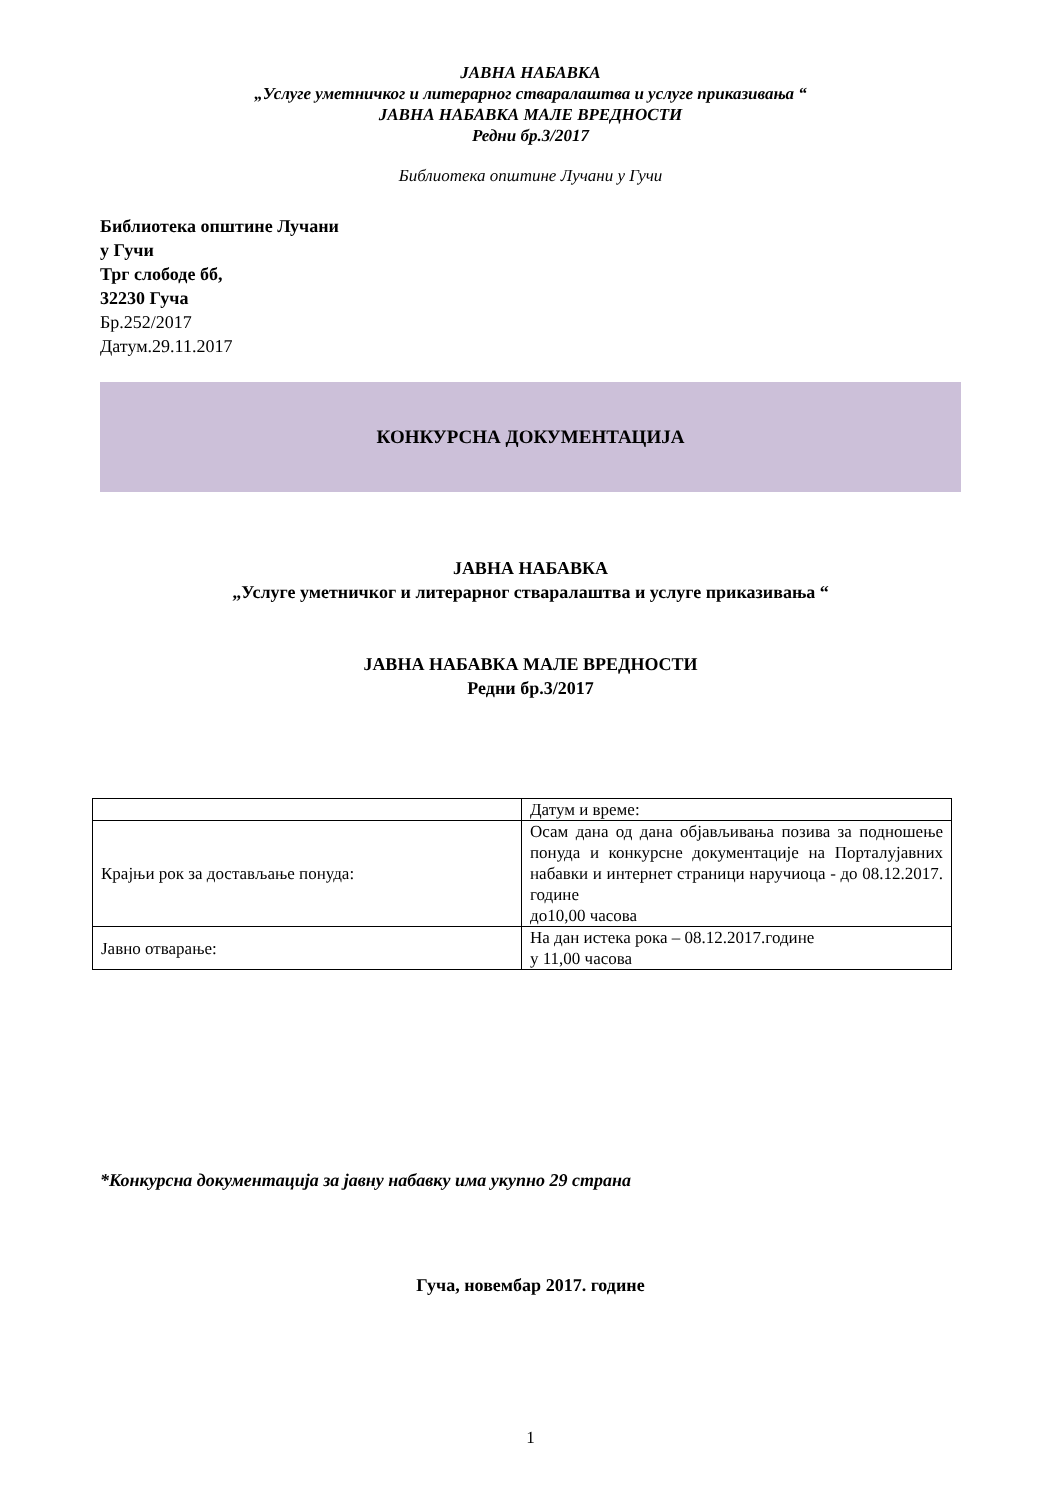ЈАВНА НАБАВКА
„Услуге уметничког и литерарног стваралаштва и услуге приказивања “
ЈАВНА НАБАВКА МАЛЕ ВРЕДНОСТИ
Редни бр.3/2017
Библиотека општине Лучани у Гучи
Библиотека општине Лучани
у Гучи
Трг слободе бб,
32230 Гуча
Бр.252/2017
Датум.29.11.2017
КОНКУРСНА ДОКУМЕНТАЦИЈА
ЈАВНА НАБАВКА
„Услуге уметничког и литерарног стваралаштва и услуге приказивања “
ЈАВНА НАБАВКА МАЛЕ ВРЕДНОСТИ
Редни бр.3/2017
| | Датум и време: |
| Крајњи рок за достављање понуда: | Осам дана од дана објављивања позива за подношење понуда и конкурсне документације на Порталујавних набавки и интернет страници наручиоца - до 08.12.2017. године до10,00 часова |
| Јавно отварање: | На дан истека рока – 08.12.2017.године у 11,00 часова |
*Конкурсна документација за јавну набавку има укупно 29 страна
Гуча, новембар 2017. године
1